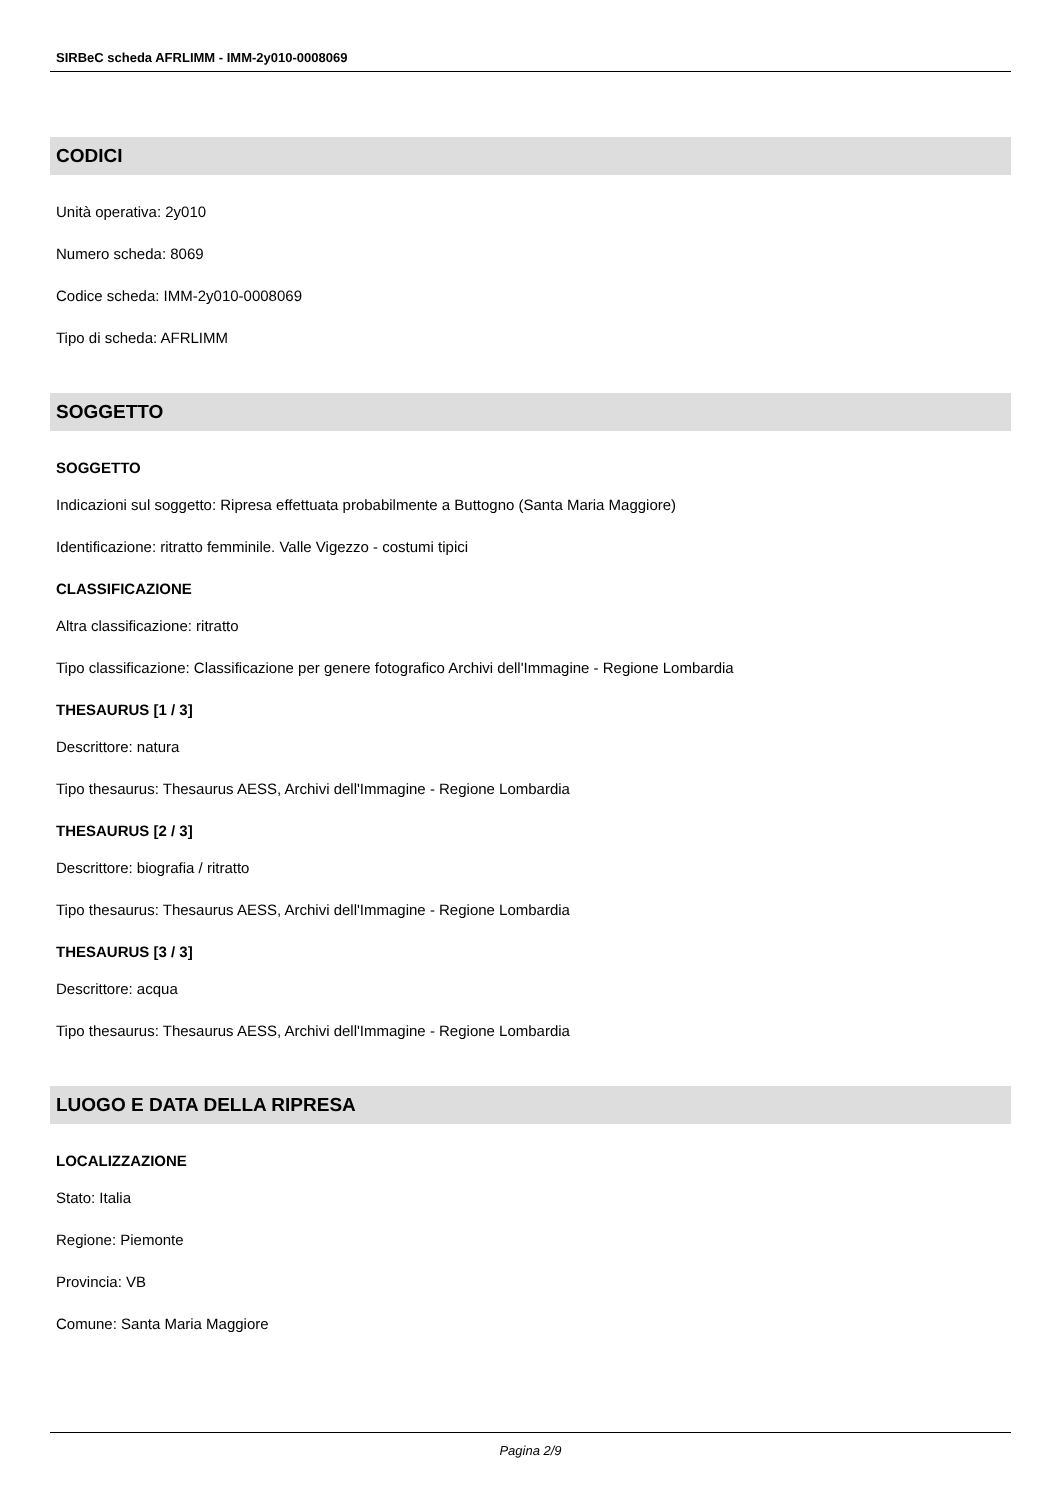SIRBeC scheda AFRLIMM - IMM-2y010-0008069
CODICI
Unità operativa: 2y010
Numero scheda: 8069
Codice scheda: IMM-2y010-0008069
Tipo di scheda: AFRLIMM
SOGGETTO
SOGGETTO
Indicazioni sul soggetto: Ripresa effettuata probabilmente a Buttogno (Santa Maria Maggiore)
Identificazione: ritratto femminile. Valle Vigezzo - costumi tipici
CLASSIFICAZIONE
Altra classificazione: ritratto
Tipo classificazione: Classificazione per genere fotografico Archivi dell'Immagine - Regione Lombardia
THESAURUS [1 / 3]
Descrittore: natura
Tipo thesaurus: Thesaurus AESS, Archivi dell'Immagine - Regione Lombardia
THESAURUS [2 / 3]
Descrittore: biografia / ritratto
Tipo thesaurus: Thesaurus AESS, Archivi dell'Immagine - Regione Lombardia
THESAURUS [3 / 3]
Descrittore: acqua
Tipo thesaurus: Thesaurus AESS, Archivi dell'Immagine - Regione Lombardia
LUOGO E DATA DELLA RIPRESA
LOCALIZZAZIONE
Stato: Italia
Regione: Piemonte
Provincia: VB
Comune: Santa Maria Maggiore
Pagina 2/9